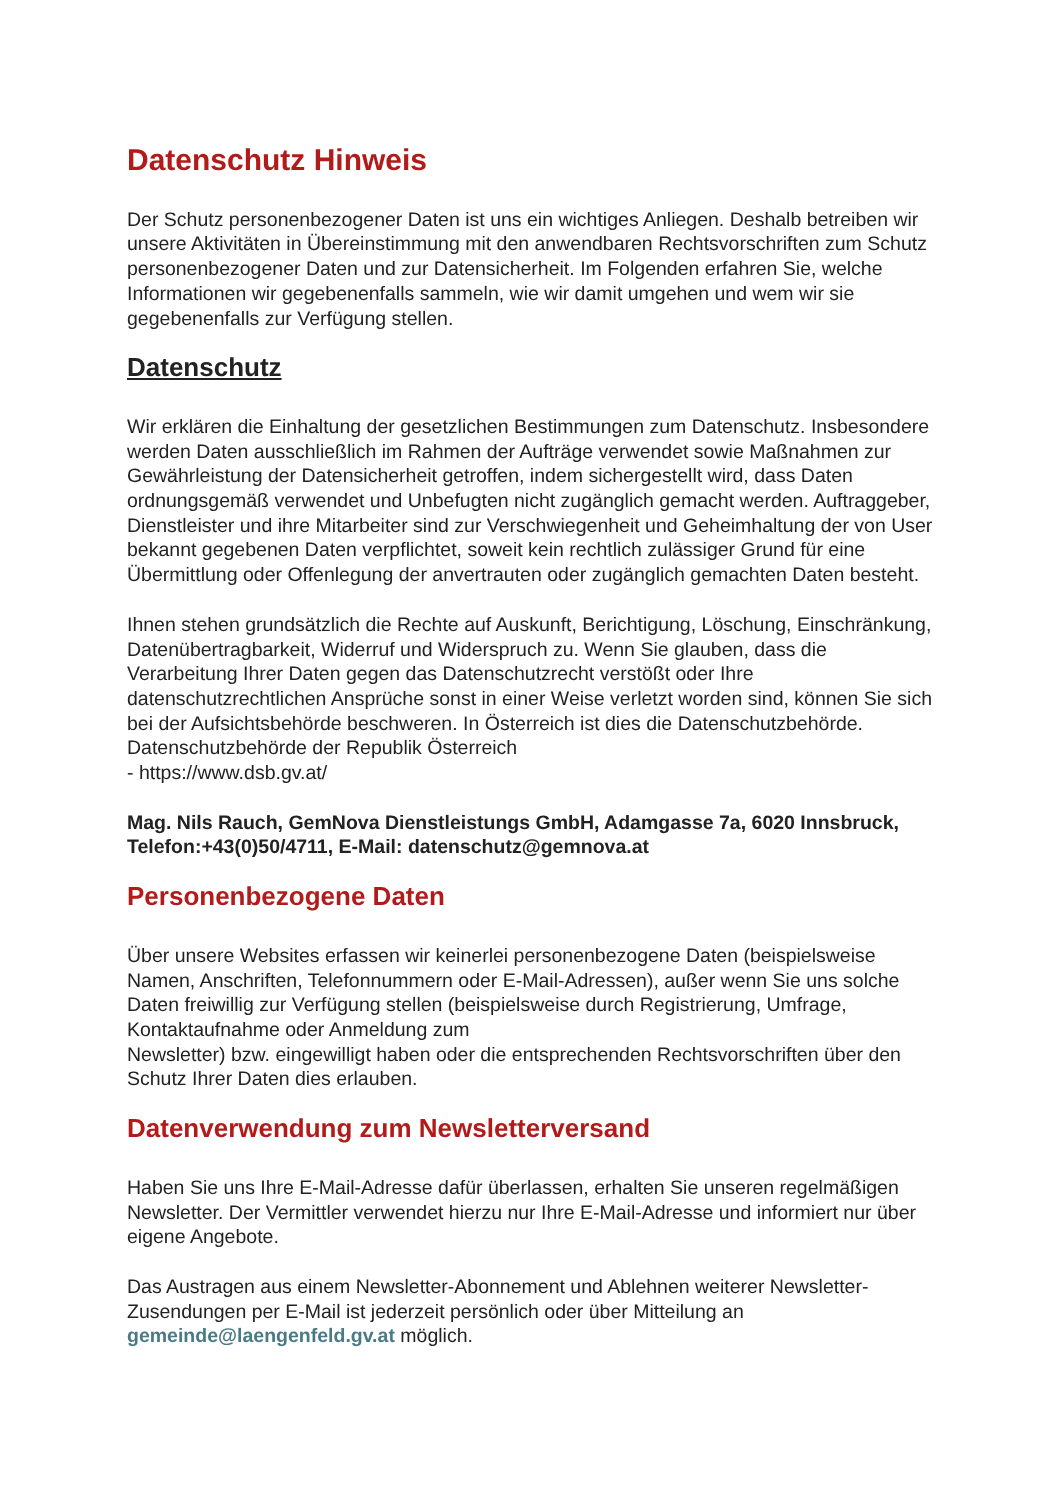Datenschutz Hinweis
Der Schutz personenbezogener Daten ist uns ein wichtiges Anliegen. Deshalb betreiben wir unsere Aktivitäten in Übereinstimmung mit den anwendbaren Rechtsvorschriften zum Schutz personenbezogener Daten und zur Datensicherheit. Im Folgenden erfahren Sie, welche Informationen wir gegebenenfalls sammeln, wie wir damit umgehen und wem wir sie gegebenenfalls zur Verfügung stellen.
Datenschutz
Wir erklären die Einhaltung der gesetzlichen Bestimmungen zum Datenschutz. Insbesondere werden Daten ausschließlich im Rahmen der Aufträge verwendet sowie Maßnahmen zur Gewährleistung der Datensicherheit getroffen, indem sichergestellt wird, dass Daten ordnungsgemäß verwendet und Unbefugten nicht zugänglich gemacht werden. Auftraggeber, Dienstleister und ihre Mitarbeiter sind zur Verschwiegenheit und Geheimhaltung der von User bekannt gegebenen Daten verpflichtet, soweit kein rechtlich zulässiger Grund für eine Übermittlung oder Offenlegung der anvertrauten oder zugänglich gemachten Daten besteht.
Ihnen stehen grundsätzlich die Rechte auf Auskunft, Berichtigung, Löschung, Einschränkung, Datenübertragbarkeit, Widerruf und Widerspruch zu. Wenn Sie glauben, dass die Verarbeitung Ihrer Daten gegen das Datenschutzrecht verstößt oder Ihre datenschutzrechtlichen Ansprüche sonst in einer Weise verletzt worden sind, können Sie sich bei der Aufsichtsbehörde beschweren. In Österreich ist dies die Datenschutzbehörde. Datenschutzbehörde der Republik Österreich
- https://www.dsb.gv.at/
Mag. Nils Rauch, GemNova Dienstleistungs GmbH, Adamgasse 7a, 6020 Innsbruck, Telefon:+43(0)50/4711, E-Mail: datenschutz@gemnova.at
Personenbezogene Daten
Über unsere Websites erfassen wir keinerlei personenbezogene Daten (beispielsweise Namen, Anschriften, Telefonnummern oder E-Mail-Adressen), außer wenn Sie uns solche Daten freiwillig zur Verfügung stellen (beispielsweise durch Registrierung, Umfrage, Kontaktaufnahme oder Anmeldung zum
Newsletter) bzw. eingewilligt haben oder die entsprechenden Rechtsvorschriften über den Schutz Ihrer Daten dies erlauben.
Datenverwendung zum Newsletterversand
Haben Sie uns Ihre E-Mail-Adresse dafür überlassen, erhalten Sie unseren regelmäßigen Newsletter. Der Vermittler verwendet hierzu nur Ihre E-Mail-Adresse und informiert nur über eigene Angebote.
Das Austragen aus einem Newsletter-Abonnement und Ablehnen weiterer Newsletter-Zusendungen per E-Mail ist jederzeit persönlich oder über Mitteilung an gemeinde@laengenfeld.gv.at möglich.